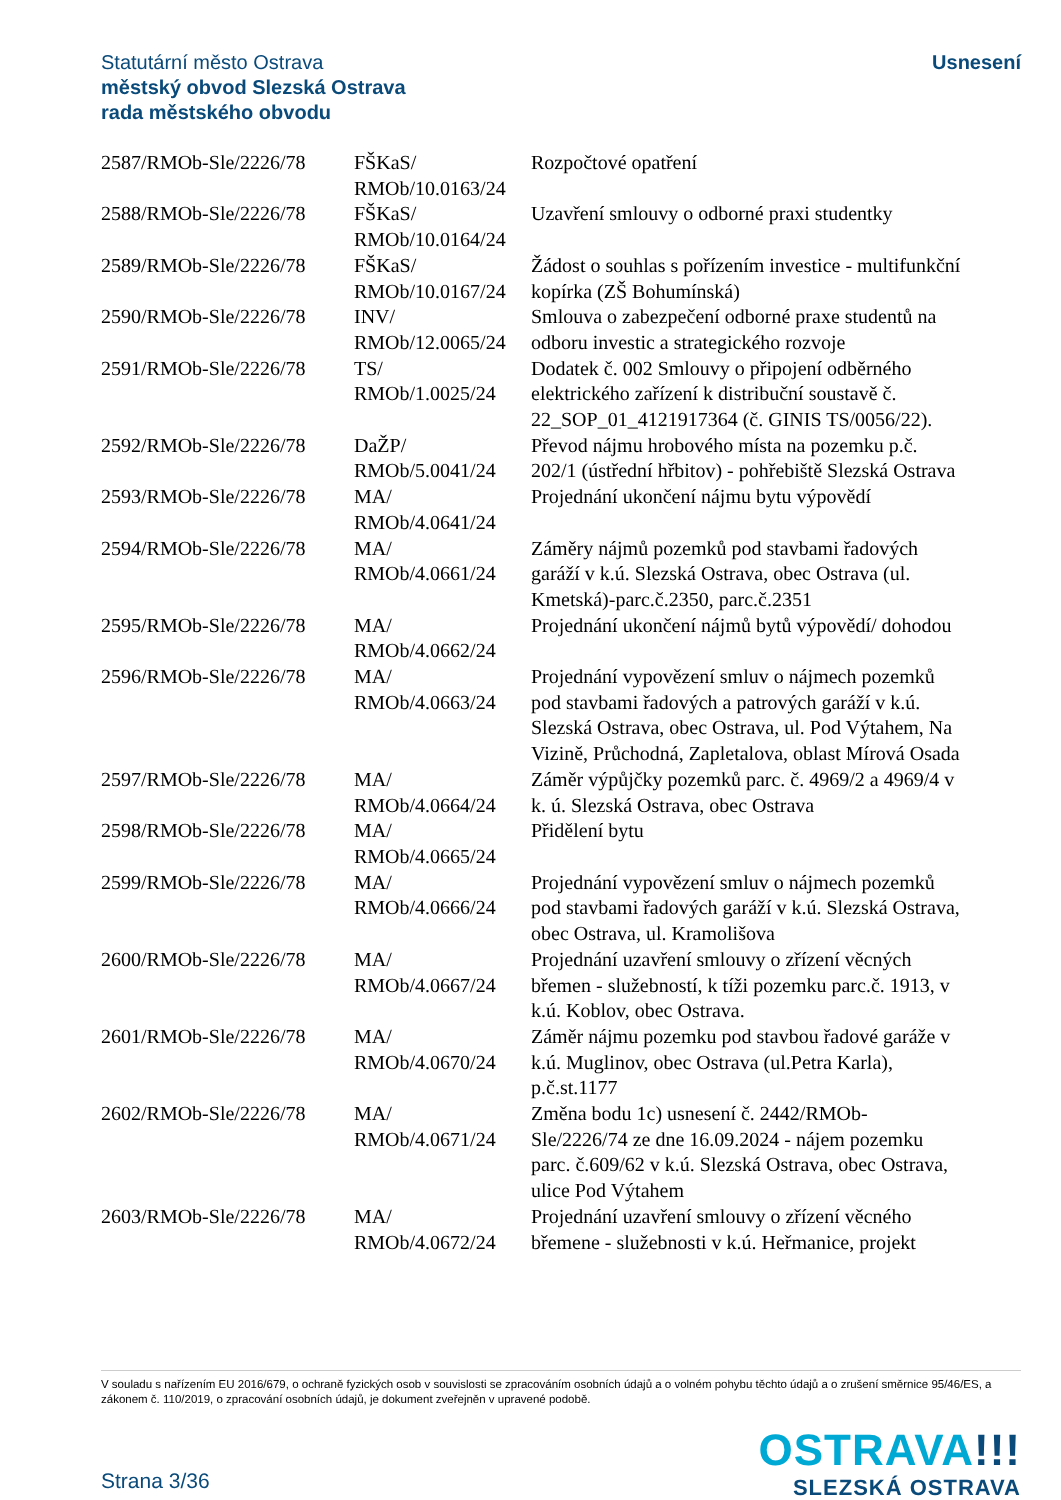Statutární město Ostrava
městský obvod Slezská Ostrava
rada městského obvodu
Usnesení
| 2587/RMOb-Sle/2226/78 | FŠKaS/ RMOb/10.0163/24 | Rozpočtové opatření |
| 2588/RMOb-Sle/2226/78 | FŠKaS/ RMOb/10.0164/24 | Uzavření smlouvy o odborné praxi studentky |
| 2589/RMOb-Sle/2226/78 | FŠKaS/ RMOb/10.0167/24 | Žádost o souhlas s pořízením investice - multifunkční kopírka (ZŠ Bohumínská) |
| 2590/RMOb-Sle/2226/78 | INV/ RMOb/12.0065/24 | Smlouva o zabezpečení odborné praxe studentů na odboru investic a strategického rozvoje |
| 2591/RMOb-Sle/2226/78 | TS/ RMOb/1.0025/24 | Dodatek č. 002 Smlouvy o připojení odběrného elektrického zařízení k distribuční soustavě č. 22_SOP_01_4121917364 (č. GINIS TS/0056/22). |
| 2592/RMOb-Sle/2226/78 | DaŽP/ RMOb/5.0041/24 | Převod nájmu hrobového místa na pozemku p.č. 202/1 (ústřední hřbitov) - pohřebiště Slezská Ostrava |
| 2593/RMOb-Sle/2226/78 | MA/ RMOb/4.0641/24 | Projednání ukončení nájmu bytu výpovědí |
| 2594/RMOb-Sle/2226/78 | MA/ RMOb/4.0661/24 | Záměry nájmů pozemků pod stavbami řadových garáží v k.ú. Slezská Ostrava, obec Ostrava (ul. Kmetská)-parc.č.2350, parc.č.2351 |
| 2595/RMOb-Sle/2226/78 | MA/ RMOb/4.0662/24 | Projednání ukončení nájmů bytů výpovědí/ dohodou |
| 2596/RMOb-Sle/2226/78 | MA/ RMOb/4.0663/24 | Projednání vypovězení smluv o nájmech pozemků pod stavbami řadových a patrových garáží v k.ú. Slezská Ostrava, obec Ostrava, ul. Pod Výtahem, Na Vizině, Průchodná, Zapletalova, oblast Mírová Osada |
| 2597/RMOb-Sle/2226/78 | MA/ RMOb/4.0664/24 | Záměr výpůjčky pozemků parc. č. 4969/2 a 4969/4 v k. ú. Slezská Ostrava, obec Ostrava |
| 2598/RMOb-Sle/2226/78 | MA/ RMOb/4.0665/24 | Přidělení bytu |
| 2599/RMOb-Sle/2226/78 | MA/ RMOb/4.0666/24 | Projednání vypovězení smluv o nájmech pozemků pod stavbami řadových garáží v k.ú. Slezská Ostrava, obec Ostrava, ul. Kramolišova |
| 2600/RMOb-Sle/2226/78 | MA/ RMOb/4.0667/24 | Projednání uzavření smlouvy o zřízení věcných břemen - služebností, k tíži pozemku parc.č. 1913, v k.ú. Koblov, obec Ostrava. |
| 2601/RMOb-Sle/2226/78 | MA/ RMOb/4.0670/24 | Záměr nájmu pozemku pod stavbou řadové garáže v k.ú. Muglinov, obec Ostrava (ul.Petra Karla), p.č.st.1177 |
| 2602/RMOb-Sle/2226/78 | MA/ RMOb/4.0671/24 | Změna bodu 1c) usnesení č. 2442/RMOb-Sle/2226/74 ze dne 16.09.2024 - nájem pozemku parc. č.609/62 v k.ú. Slezská Ostrava, obec Ostrava, ulice Pod Výtahem |
| 2603/RMOb-Sle/2226/78 | MA/ RMOb/4.0672/24 | Projednání uzavření smlouvy o zřízení věcného břemene - služebnosti v k.ú. Heřmanice, projekt |
V souladu s nařízením EU 2016/679, o ochraně fyzických osob v souvislosti se zpracováním osobních údajů a o volném pohybu těchto údajů a o zrušení směrnice 95/46/ES, a zákonem č. 110/2019, o zpracování osobních údajů, je dokument zveřejněn v upravené podobě.
Strana 3/36
OSTRAVA!!!
SLEZSKÁ OSTRAVA